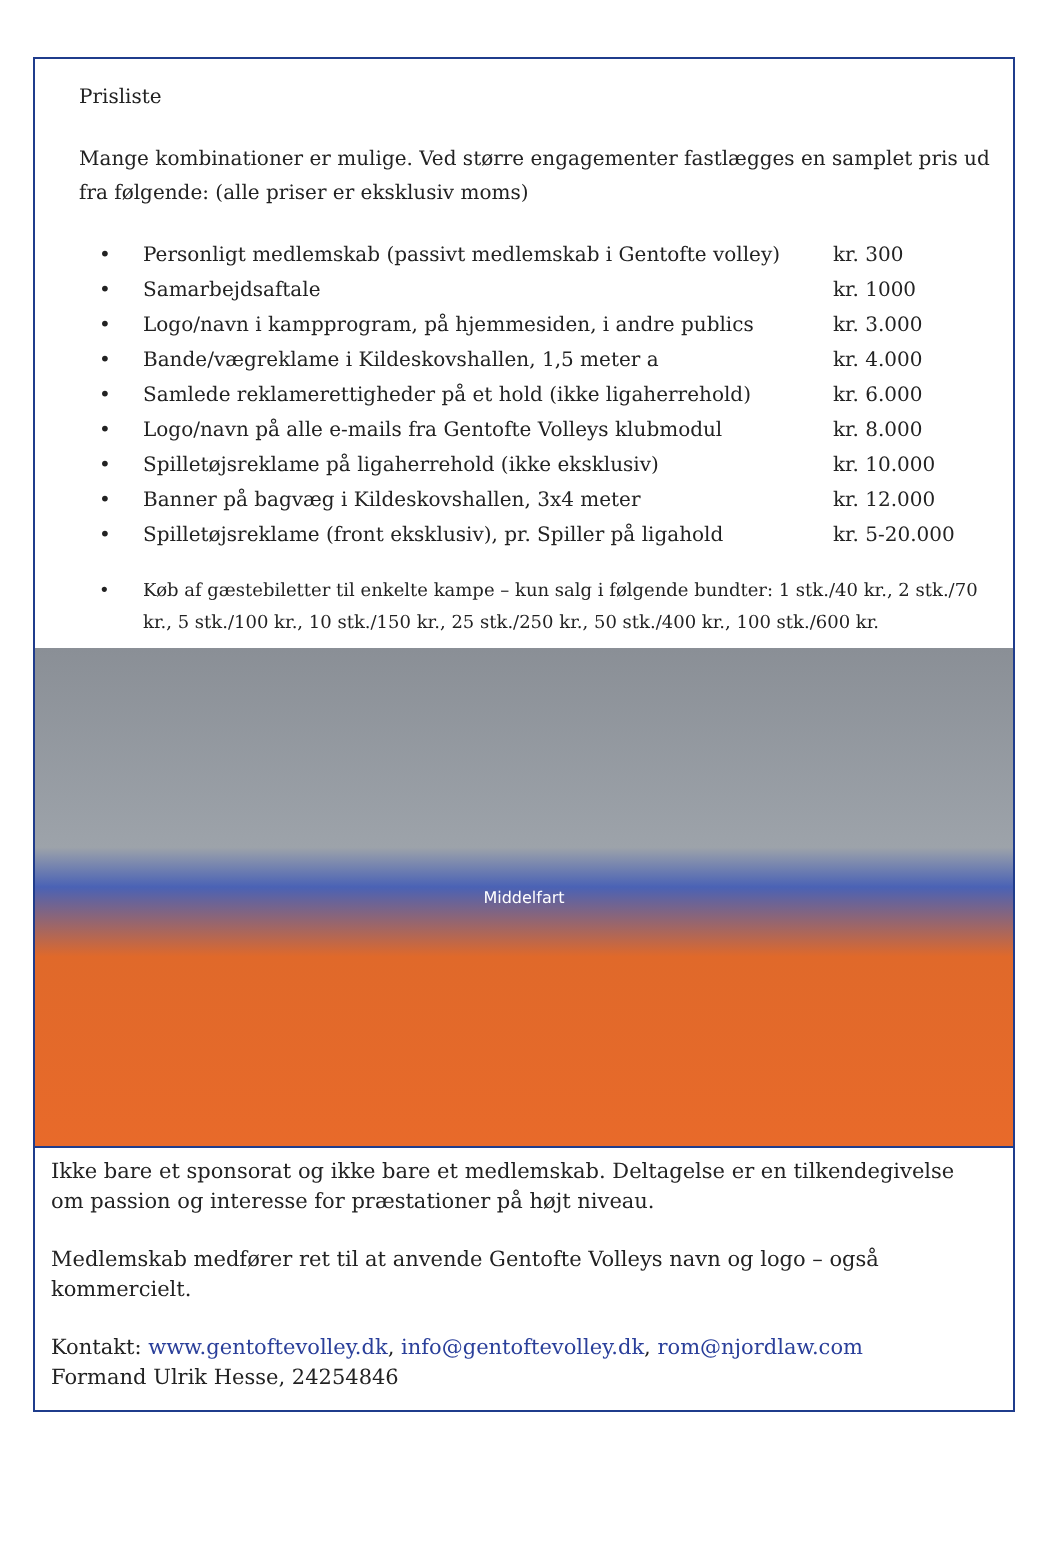Prisliste
Mange kombinationer er mulige. Ved større engagementer fastlægges en samplet pris ud fra følgende: (alle priser er eksklusiv moms)
• Personligt medlemskab (passivt medlemskab i Gentofte volley) kr. 300
• Samarbejdsaftale kr. 1000
• Logo/navn i kampprogram, på hjemmesiden, i andre publics kr. 3.000
• Bande/vægreklame i Kildeskovshallen, 1,5 meter a kr. 4.000
• Samlede reklamerettigheder på et hold (ikke ligaherrehold) kr. 6.000
• Logo/navn på alle e-mails fra Gentofte Volleys klubmodul kr. 8.000
• Spilletøjsreklame på ligaherrehold (ikke eksklusiv) kr. 10.000
• Banner på bagvæg i Kildeskovshallen, 3x4 meter kr. 12.000
• Spilletøjsreklame (front eksklusiv), pr. Spiller på ligahold kr. 5-20.000
• Køb af gæstebiletter til enkelte kampe – kun salg i følgende bundter: 1 stk./40 kr., 2 stk./70 kr., 5 stk./100 kr., 10 stk./150 kr., 25 stk./250 kr., 50 stk./400 kr., 100 stk./600 kr.
Middelfart
Ikke bare et sponsorat og ikke bare et medlemskab. Deltagelse er en tilkendegivelse om passion og interesse for præstationer på højt niveau.
Medlemskab medfører ret til at anvende Gentofte Volleys navn og logo – også kommercielt.
Kontakt: www.gentoftevolley.dk, info@gentoftevolley.dk, rom@njordlaw.com
Formand Ulrik Hesse, 24254846